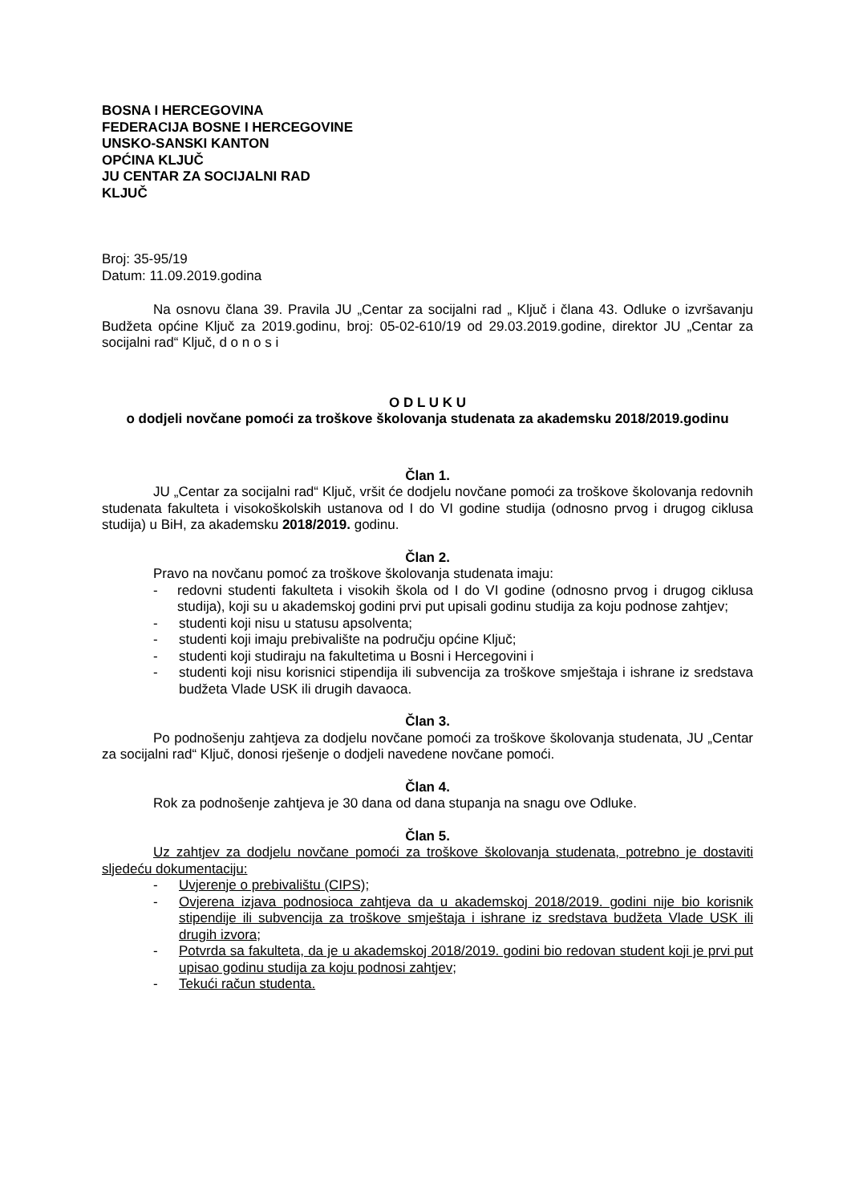BOSNA I HERCEGOVINA
FEDERACIJA BOSNE I HERCEGOVINE
UNSKO-SANSKI KANTON
OPĆINA KLJUČ
JU CENTAR ZA SOCIJALNI RAD
KLJUČ
Broj: 35-95/19
Datum: 11.09.2019.godina
Na osnovu člana 39. Pravila JU „Centar za socijalni rad „ Ključ i člana 43. Odluke o izvršavanju Budžeta općine Ključ za 2019.godinu, broj: 05-02-610/19 od 29.03.2019.godine, direktor JU „Centar za socijalni rad“ Ključ, d o n o s i
O D L U K U
o dodjeli novčane pomoći za troškove školovanja studenata za akademsku 2018/2019.godinu
Član 1.
JU „Centar za socijalni rad“ Ključ, vršit će dodjelu novčane pomoći za troškove školovanja redovnih studenata fakulteta i visokoškolskih ustanova od I do VI godine studija (odnosno prvog i drugog ciklusa studija) u BiH, za akademsku 2018/2019. godinu.
Član 2.
Pravo na novčanu pomoć za troškove školovanja studenata imaju:
- redovni studenti fakulteta i visokih škola od I do VI godine (odnosno prvog i drugog ciklusa studija), koji su u akademskoj godini prvi put upisali godinu studija za koju podnose zahtjev;
- studenti koji nisu u statusu apsolventa;
- studenti koji imaju prebivalište na području općine Ključ;
- studenti koji studiraju na fakultetima u Bosni i Hercegovini i
- studenti koji nisu korisnici stipendija ili subvencija za troškove smještaja i ishrane iz sredstava budžeta Vlade USK ili drugih davaoca.
Član 3.
Po podnošenju zahtjeva za dodjelu novčane pomoći za troškove školovanja studenata, JU „Centar za socijalni rad“ Ključ, donosi rješenje o dodjeli navedene novčane pomoći.
Član 4.
Rok za podnošenje zahtjeva je 30 dana od dana stupanja na snagu ove Odluke.
Član 5.
Uz zahtjev za dodjelu novčane pomoći za troškove školovanja studenata, potrebno je dostaviti sljedeću dokumentaciju:
- Uvjerenje o prebivalištu (CIPS);
- Ovjerena izjava podnosioca zahtjeva da u akademskoj 2018/2019. godini nije bio korisnik stipendije ili subvencija za troškove smještaja i ishrane iz sredstava budžeta Vlade USK ili drugih izvora;
- Potvrda sa fakulteta, da je u akademskoj 2018/2019. godini bio redovan student koji je prvi put upisao godinu studija za koju podnosi zahtjev;
- Tekući račun studenta.